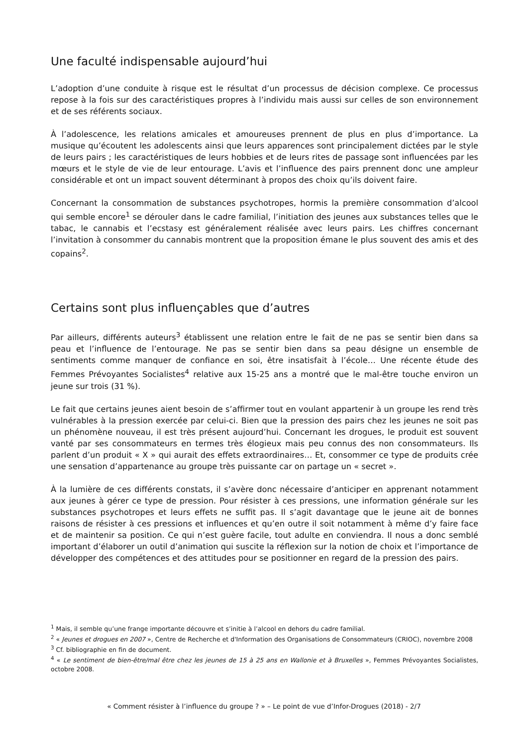Une faculté indispensable aujourd’hui
L’adoption d’une conduite à risque est le résultat d’un processus de décision complexe. Ce processus repose à la fois sur des caractéristiques propres à l’individu mais aussi sur celles de son environnement et de ses référents sociaux.
À l’adolescence, les relations amicales et amoureuses prennent de plus en plus d’importance. La musique qu’écoutent les adolescents ainsi que leurs apparences sont principalement dictées par le style de leurs pairs ; les caractéristiques de leurs hobbies et de leurs rites de passage sont influencées par les mœurs et le style de vie de leur entourage. L’avis et l’influence des pairs prennent donc une ampleur considérable et ont un impact souvent déterminant à propos des choix qu’ils doivent faire.
Concernant la consommation de substances psychotropes, hormis la première consommation d’alcool qui semble encore<sup>1</sup> se dérouler dans le cadre familial, l’initiation des jeunes aux substances telles que le tabac, le cannabis et l’ecstasy est généralement réalisée avec leurs pairs. Les chiffres concernant l’invitation à consommer du cannabis montrent que la proposition émane le plus souvent des amis et des copains<sup>2</sup>.
Certains sont plus influençables que d’autres
Par ailleurs, différents auteurs<sup>3</sup> établissent une relation entre le fait de ne pas se sentir bien dans sa peau et l’influence de l’entourage. Ne pas se sentir bien dans sa peau désigne un ensemble de sentiments comme manquer de confiance en soi, être insatisfait à l’école… Une récente étude des Femmes Prévoyantes Socialistes<sup>4</sup> relative aux 15-25 ans a montré que le mal-être touche environ un jeune sur trois (31 %).
Le fait que certains jeunes aient besoin de s’affirmer tout en voulant appartenir à un groupe les rend très vulnérables à la pression exercée par celui-ci. Bien que la pression des pairs chez les jeunes ne soit pas un phénomène nouveau, il est très présent aujourd’hui. Concernant les drogues, le produit est souvent vanté par ses consommateurs en termes très élogieux mais peu connus des non consommateurs. Ils parlent d’un produit « X » qui aurait des effets extraordinaires… Et, consommer ce type de produits crée une sensation d’appartenance au groupe très puissante car on partage un « secret ».
À la lumière de ces différents constats, il s’avère donc nécessaire d’anticiper en apprenant notamment aux jeunes à gérer ce type de pression. Pour résister à ces pressions, une information générale sur les substances psychotropes et leurs effets ne suffit pas. Il s’agit davantage que le jeune ait de bonnes raisons de résister à ces pressions et influences et qu’en outre il soit notamment à même d’y faire face et de maintenir sa position. Ce qui n’est guère facile, tout adulte en conviendra. Il nous a donc semblé important d’élaborer un outil d’animation qui suscite la réflexion sur la notion de choix et l’importance de développer des compétences et des attitudes pour se positionner en regard de la pression des pairs.
<sup>1</sup> Mais, il semble qu’une frange importante découvre et s’initie à l’alcool en dehors du cadre familial.
<sup>2</sup> « Jeunes et drogues en 2007 », Centre de Recherche et d'Information des Organisations de Consommateurs (CRIOC), novembre 2008
<sup>3</sup> Cf. bibliographie en fin de document.
<sup>4</sup> « Le sentiment de bien-être/mal être chez les jeunes de 15 à 25 ans en Wallonie et à Bruxelles », Femmes Prévoyantes Socialistes, octobre 2008.
« Comment résister à l’influence du groupe ? » – Le point de vue d’Infor-Drogues (2018) - 2/7